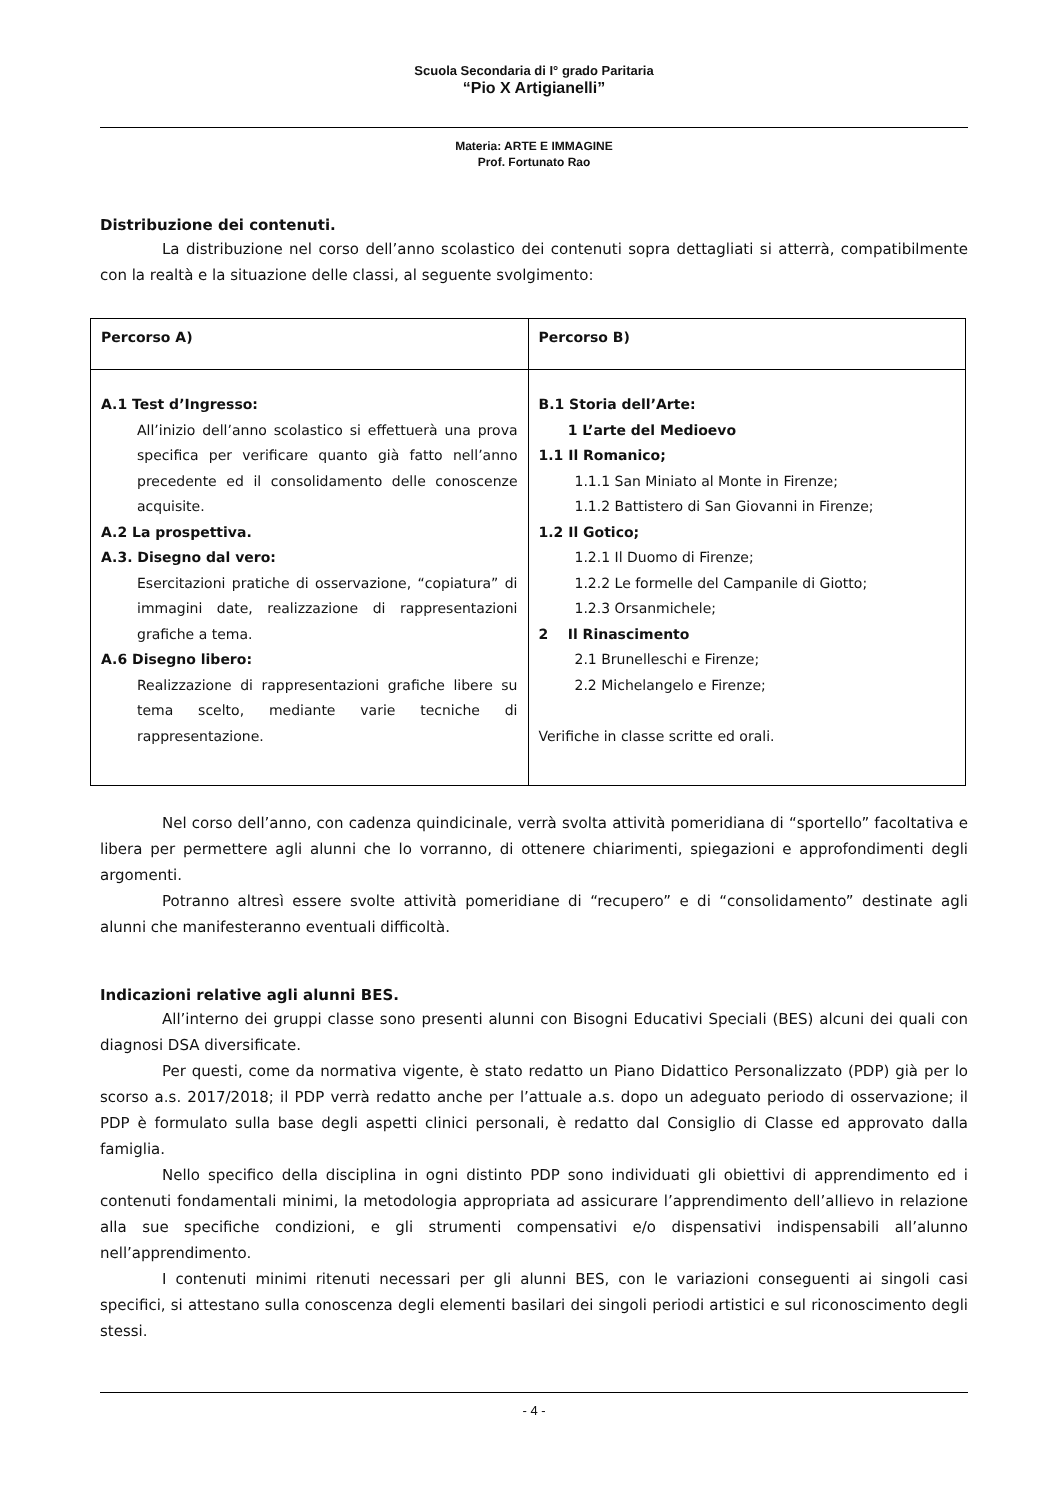Scuola Secondaria di I° grado Paritaria
“Pio X Artigianelli”
Materia: ARTE E IMMAGINE
Prof. Fortunato Rao
Distribuzione dei contenuti.
La distribuzione nel corso dell’anno scolastico dei contenuti sopra dettagliati si atterrà, compatibilmente con la realtà e la situazione delle classi, al seguente svolgimento:
| Percorso A) | Percorso B) |
| --- | --- |
| A.1 Test d’Ingresso: All’inizio dell’anno scolastico si effettuerà una prova specifica per verificare quanto già fatto nell’anno precedente ed il consolidamento delle conoscenze acquisite. A.2 La prospettiva. A.3. Disegno dal vero: Esercitazioni pratiche di osservazione, “copiatura” di immagini date, realizzazione di rappresentazioni grafiche a tema. A.6 Disegno libero: Realizzazione di rappresentazioni grafiche libere su tema scelto, mediante varie tecniche di rappresentazione. | B.1 Storia dell’Arte: 1 L’arte del Medioevo 1.1 Il Romanico; 1.1.1 San Miniato al Monte in Firenze; 1.1.2 Battistero di San Giovanni in Firenze; 1.2 Il Gotico; 1.2.1 Il Duomo di Firenze; 1.2.2 Le formelle del Campanile di Giotto; 1.2.3 Orsanmichele; 2 Il Rinascimento 2.1 Brunelleschi e Firenze; 2.2 Michelangelo e Firenze; Verifiche in classe scritte ed orali. |
Nel corso dell’anno, con cadenza quindicinale, verrà svolta attività pomeridiana di “sportello” facoltativa e libera per permettere agli alunni che lo vorranno, di ottenere chiarimenti, spiegazioni e approfondimenti degli argomenti.
Potranno altresì essere svolte attività pomeridiane di “recupero” e di “consolidamento” destinate agli alunni che manifesteranno eventuali difficoltà.
Indicazioni relative agli alunni BES.
All’interno dei gruppi classe sono presenti alunni con Bisogni Educativi Speciali (BES) alcuni dei quali con diagnosi DSA diversificate.
Per questi, come da normativa vigente, è stato redatto un Piano Didattico Personalizzato (PDP) già per lo scorso a.s. 2017/2018; il PDP verrà redatto anche per l’attuale a.s. dopo un adeguato periodo di osservazione; il PDP è formulato sulla base degli aspetti clinici personali, è redatto dal Consiglio di Classe ed approvato dalla famiglia.
Nello specifico della disciplina in ogni distinto PDP sono individuati gli obiettivi di apprendimento ed i contenuti fondamentali minimi, la metodologia appropriata ad assicurare l’apprendimento dell’allievo in relazione alla sue specifiche condizioni, e gli strumenti compensativi e/o dispensativi indispensabili all’alunno nell’apprendimento.
I contenuti minimi ritenuti necessari per gli alunni BES, con le variazioni conseguenti ai singoli casi specifici, si attestano sulla conoscenza degli elementi basilari dei singoli periodi artistici e sul riconoscimento degli stessi.
- 4 -